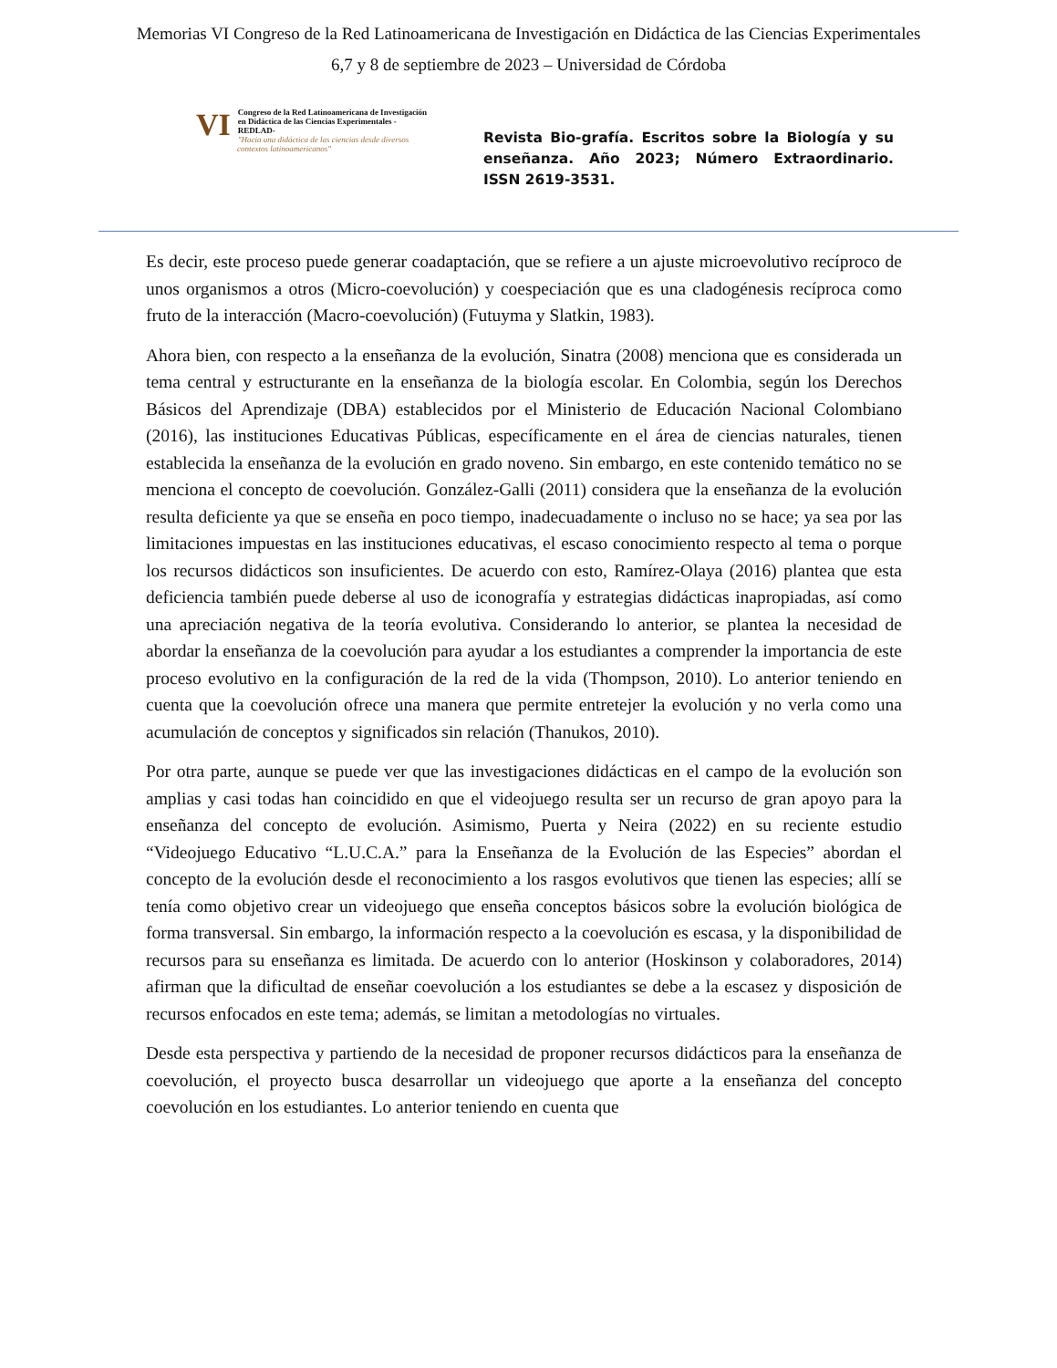Memorias VI Congreso de la Red Latinoamericana de Investigación en Didáctica de las Ciencias Experimentales
6,7 y 8 de septiembre de 2023 – Universidad de Córdoba
VI Congreso de la Red Latinoamericana de Investigación en Didáctica de las Ciencias Experimentales -REDLAD-
"Hacia una didáctica de las ciencias desde diversos contextos latinoamericanos"
Revista Bio-grafía. Escritos sobre la Biología y su enseñanza. Año 2023; Número Extraordinario. ISSN 2619-3531.
Es decir, este proceso puede generar coadaptación, que se refiere a un ajuste microevolutivo recíproco de unos organismos a otros (Micro-coevolución) y coespeciación que es una cladogénesis recíproca como fruto de la interacción (Macro-coevolución) (Futuyma y Slatkin, 1983).
Ahora bien, con respecto a la enseñanza de la evolución, Sinatra (2008) menciona que es considerada un tema central y estructurante en la enseñanza de la biología escolar. En Colombia, según los Derechos Básicos del Aprendizaje (DBA) establecidos por el Ministerio de Educación Nacional Colombiano (2016), las instituciones Educativas Públicas, específicamente en el área de ciencias naturales, tienen establecida la enseñanza de la evolución en grado noveno. Sin embargo, en este contenido temático no se menciona el concepto de coevolución. González-Galli (2011) considera que la enseñanza de la evolución resulta deficiente ya que se enseña en poco tiempo, inadecuadamente o incluso no se hace; ya sea por las limitaciones impuestas en las instituciones educativas, el escaso conocimiento respecto al tema o porque los recursos didácticos son insuficientes. De acuerdo con esto, Ramírez-Olaya (2016) plantea que esta deficiencia también puede deberse al uso de iconografía y estrategias didácticas inapropiadas, así como una apreciación negativa de la teoría evolutiva. Considerando lo anterior, se plantea la necesidad de abordar la enseñanza de la coevolución para ayudar a los estudiantes a comprender la importancia de este proceso evolutivo en la configuración de la red de la vida (Thompson, 2010). Lo anterior teniendo en cuenta que la coevolución ofrece una manera que permite entretejer la evolución y no verla como una acumulación de conceptos y significados sin relación (Thanukos, 2010).
Por otra parte, aunque se puede ver que las investigaciones didácticas en el campo de la evolución son amplias y casi todas han coincidido en que el videojuego resulta ser un recurso de gran apoyo para la enseñanza del concepto de evolución. Asimismo, Puerta y Neira (2022) en su reciente estudio “Videojuego Educativo “L.U.C.A.” para la Enseñanza de la Evolución de las Especies” abordan el concepto de la evolución desde el reconocimiento a los rasgos evolutivos que tienen las especies; allí se tenía como objetivo crear un videojuego que enseña conceptos básicos sobre la evolución biológica de forma transversal. Sin embargo, la información respecto a la coevolución es escasa, y la disponibilidad de recursos para su enseñanza es limitada. De acuerdo con lo anterior (Hoskinson y colaboradores, 2014) afirman que la dificultad de enseñar coevolución a los estudiantes se debe a la escasez y disposición de recursos enfocados en este tema; además, se limitan a metodologías no virtuales.
Desde esta perspectiva y partiendo de la necesidad de proponer recursos didácticos para la enseñanza de coevolución, el proyecto busca desarrollar un videojuego que aporte a la enseñanza del concepto coevolución en los estudiantes. Lo anterior teniendo en cuenta que